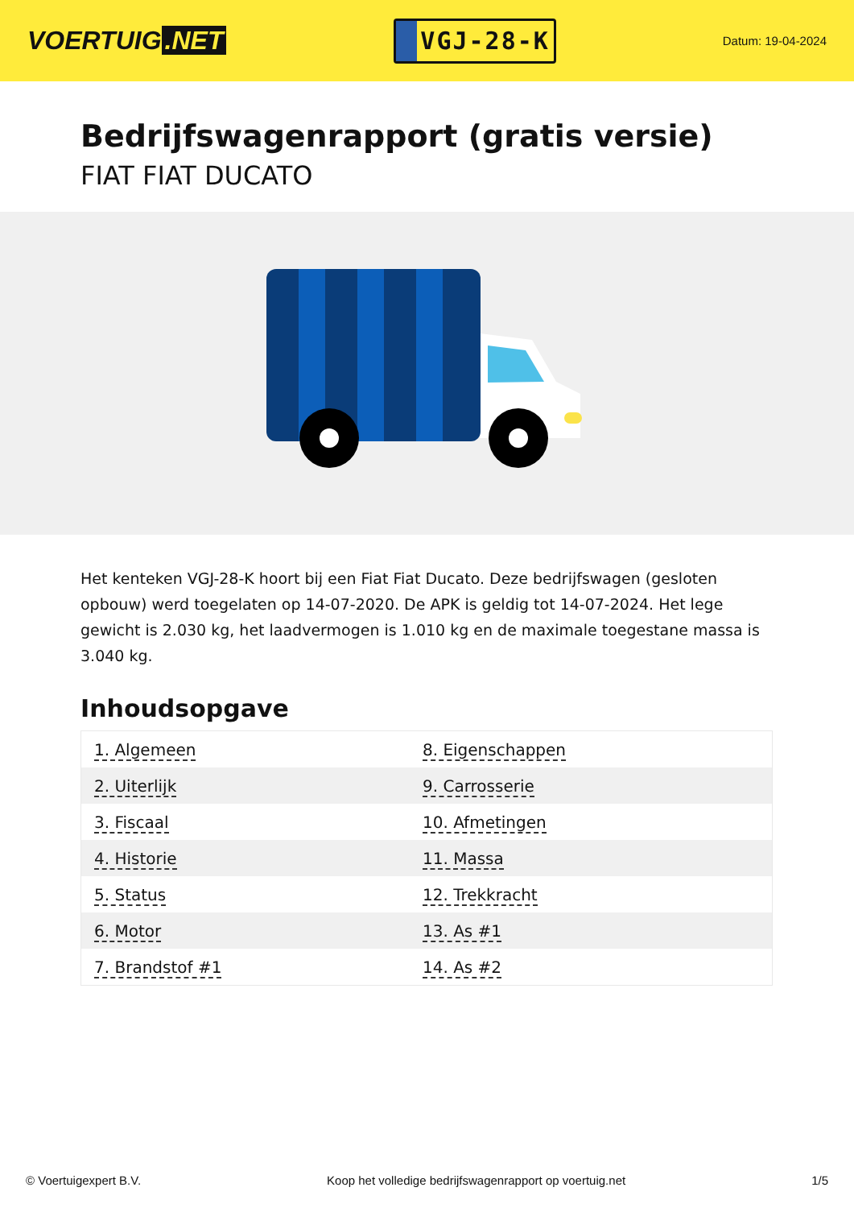VOERTUIG.NET
VGJ-28-K
Datum: 19-04-2024
Bedrijfswagenrapport (gratis versie)
FIAT FIAT DUCATO
Het kenteken VGJ-28-K hoort bij een Fiat Fiat Ducato. Deze bedrijfswagen (gesloten opbouw) werd toegelaten op 14-07-2020. De APK is geldig tot 14-07-2024. Het lege gewicht is 2.030 kg, het laadvermogen is 1.010 kg en de maximale toegestane massa is 3.040 kg.
Inhoudsopgave
| 1. Algemeen | 8. Eigenschappen |
| 2. Uiterlijk | 9. Carrosserie |
| 3. Fiscaal | 10. Afmetingen |
| 4. Historie | 11. Massa |
| 5. Status | 12. Trekkracht |
| 6. Motor | 13. As #1 |
| 7. Brandstof #1 | 14. As #2 |
© Voertuigexpert B.V. Koop het volledige bedrijfswagenrapport op voertuig.net 1/5